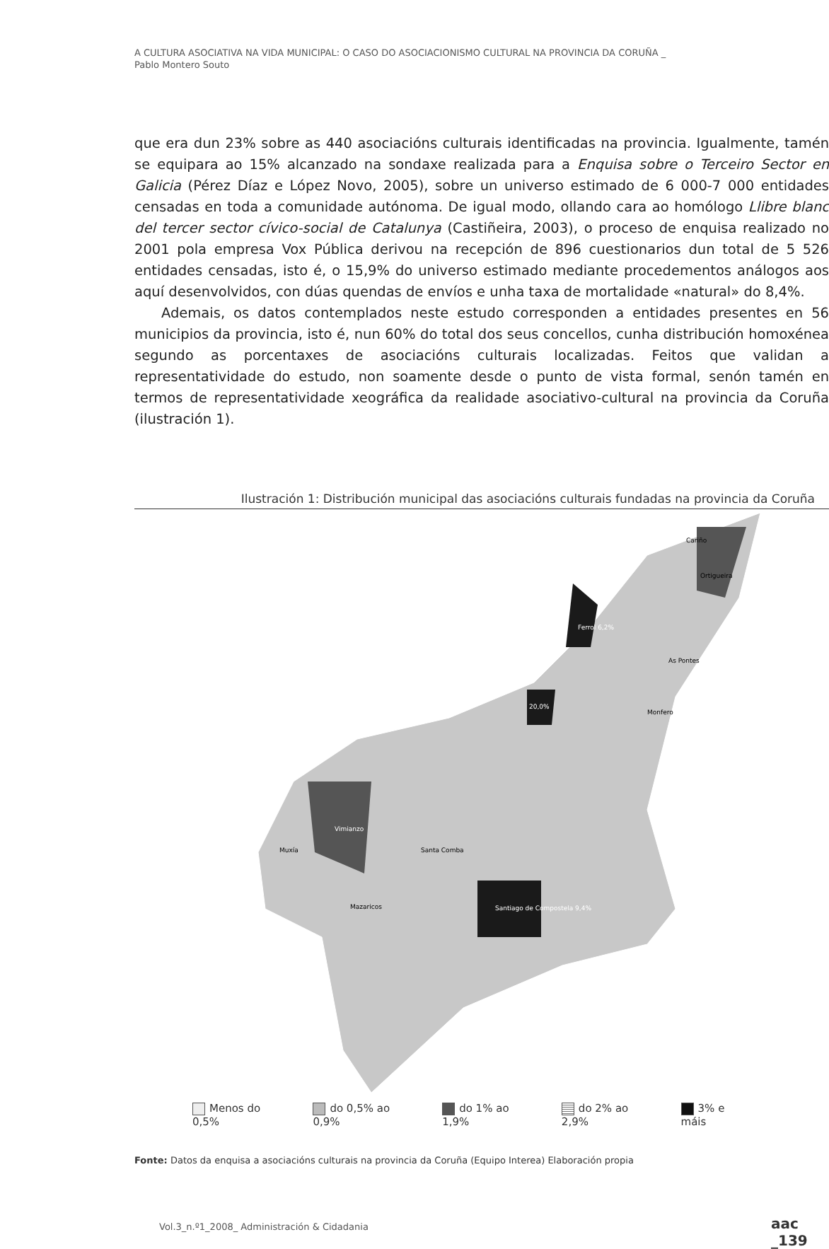A CULTURA ASOCIATIVA NA VIDA MUNICIPAL: O CASO DO ASOCIACIONISMO CULTURAL NA PROVINCIA DA CORUÑA _
Pablo Montero Souto
que era dun 23% sobre as 440 asociacións culturais identificadas na provincia. Igualmente, tamén se equipara ao 15% alcanzado na sondaxe realizada para a Enquisa sobre o Terceiro Sector en Galicia (Pérez Díaz e López Novo, 2005), sobre un universo estimado de 6 000-7 000 entidades censadas en toda a comunidade autónoma. De igual modo, ollando cara ao homólogo Llibre blanc del tercer sector cívico-social de Catalunya (Castiñeira, 2003), o proceso de enquisa realizado no 2001 pola empresa Vox Pública derivou na recepción de 896 cuestionarios dun total de 5 526 entidades censadas, isto é, o 15,9% do universo estimado mediante procedementos análogos aos aquí desenvolvidos, con dúas quendas de envíos e unha taxa de mortalidade «natural» do 8,4%.
Ademais, os datos contemplados neste estudo corresponden a entidades presentes en 56 municipios da provincia, isto é, nun 60% do total dos seus concellos, cunha distribución homoxénea segundo as porcentaxes de asociacións culturais localizadas. Feitos que validan a representatividade do estudo, non soamente desde o punto de vista formal, senón tamén en termos de representatividade xeográfica da realidade asociativo-cultural na provincia da Coruña (ilustración 1).
Ilustración 1: Distribución municipal das asociacións culturais fundadas na provincia da Coruña
Cariño
Ortigueira
Ferrol 6,2%
20,0%
Santiago de Compostela 9,4%
Vimianzo
Muxía
Santa Comba
Monfero
As Pontes
Mazaricos
Menos do 0,5% do 0,5% ao 0,9% do 1% ao 1,9% do 2% ao 2,9% 3% e máis
Fonte: Datos da enquisa a asociacións culturais na provincia da Coruña (Equipo Interea) Elaboración propia
Vol.3_n.º1_2008_ Administración & Cidadania
aac _139